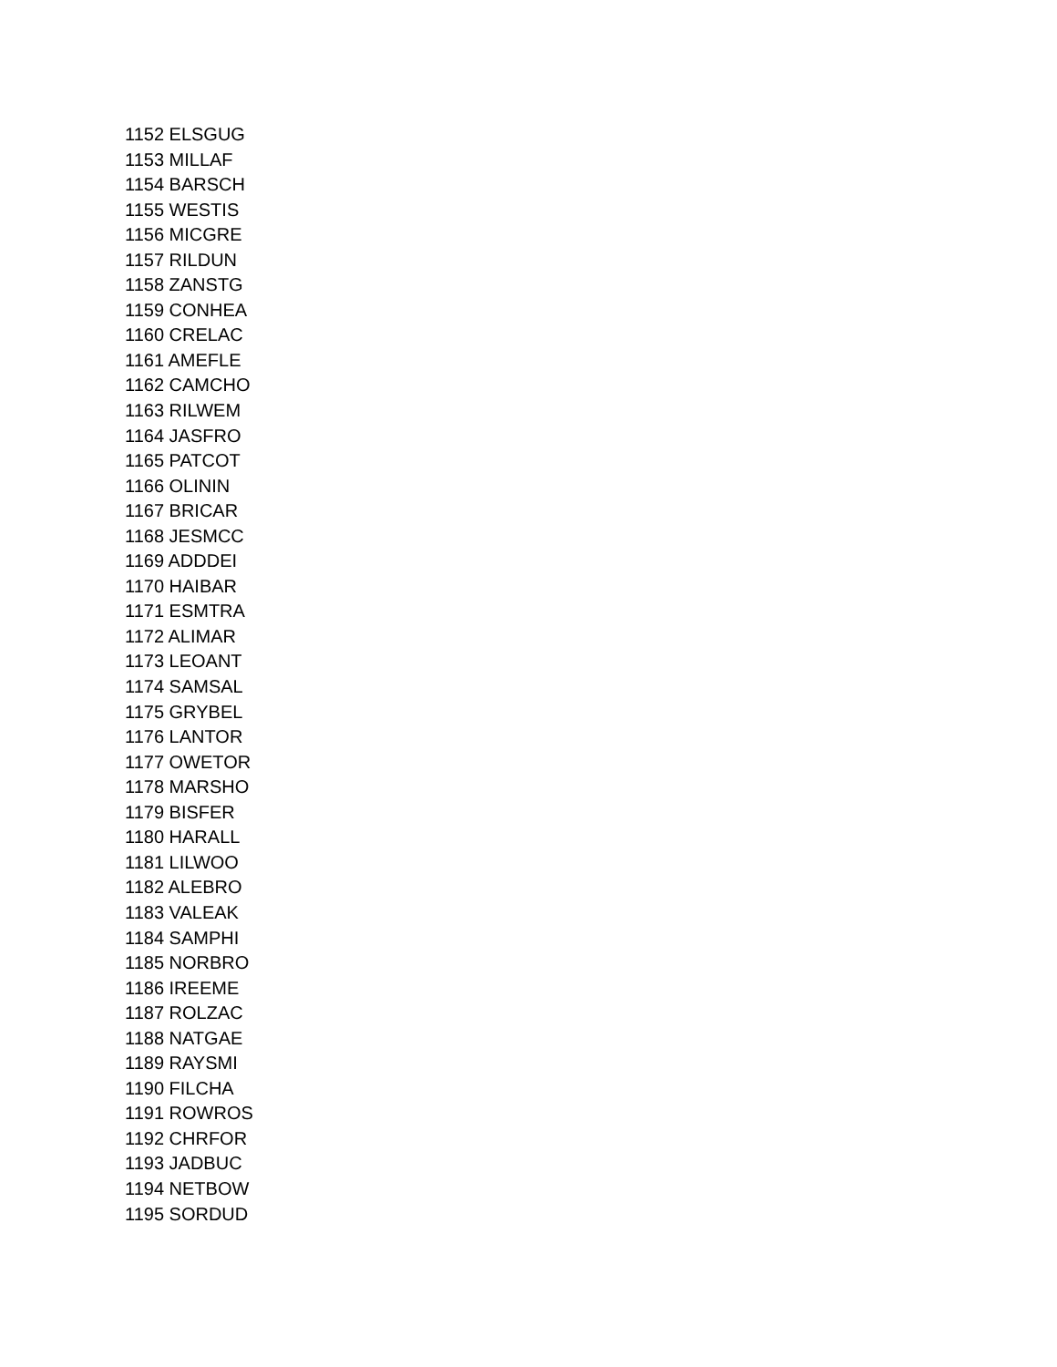1152 ELSGUG
1153 MILLAF
1154 BARSCH
1155 WESTIS
1156 MICGRE
1157 RILDUN
1158 ZANSTG
1159 CONHEA
1160 CRELAC
1161 AMEFLE
1162 CAMCHO
1163 RILWEM
1164 JASFRO
1165 PATCOT
1166 OLININ
1167 BRICAR
1168 JESMCC
1169 ADDDEI
1170 HAIBAR
1171 ESMTRA
1172 ALIMAR
1173 LEOANT
1174 SAMSAL
1175 GRYBEL
1176 LANTOR
1177 OWETOR
1178 MARSHO
1179 BISFER
1180 HARALL
1181 LILWOO
1182 ALEBRO
1183 VALEAK
1184 SAMPHI
1185 NORBRO
1186 IREEME
1187 ROLZAC
1188 NATGAE
1189 RAYSMI
1190 FILCHA
1191 ROWROS
1192 CHRFOR
1193 JADBUC
1194 NETBOW
1195 SORDUD